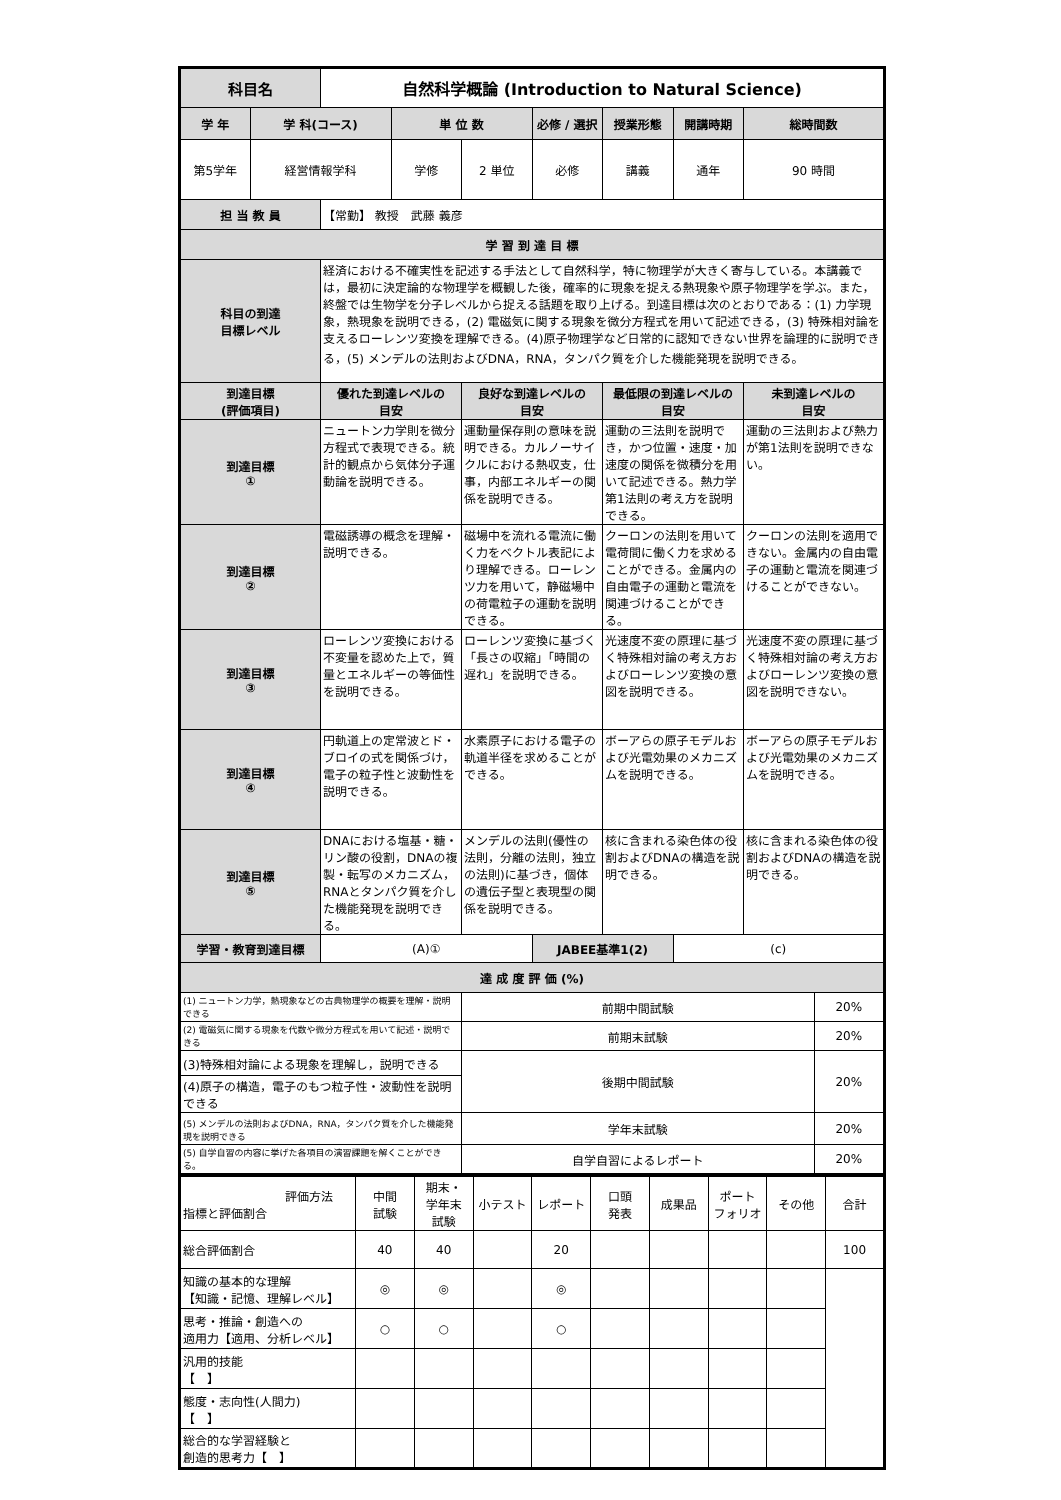| 科目名 | | 自然科学概論 (Introduction to Natural Science) | | | | | | | |
| 学 年 | 学 科(コース) | | 単 位 数 | | 必修 / 選択 | 授業形態 | 開講時期 | 総時間数 | |
| 第5学年 | 経営情報学科 | | 学修 | 2 単位 | 必修 | 講義 | 通年 | 90 時間 | |
| 担 当 教 員 | | 【常勤】 教授 武藤 義彦 | | | | | | | |
| 学 習 到 達 目 標 | | | | | | | | | |
| 科目の到達 目標レベル | | 経済における不確実性を記述する手法として自然科学，特に物理学が大きく寄与している。本講義では，最初に決定論的な物理学を概観した後，確率的に現象を捉える熱現象や原子物理学を学ぶ。また，終盤では生物学を分子レベルから捉える話題を取り上げる。到達目標は次のとおりである：(1) 力学現象，熱現象を説明できる，(2) 電磁気に関する現象を微分方程式を用いて記述できる，(3) 特殊相対論を支えるローレンツ変換を理解できる。(4)原子物理学など日常的に認知できない世界を論理的に説明できる，(5) メンデルの法則およびDNA，RNA，タンパク質を介した機能発現を説明できる。 | | | | | | | |
| 到達目標 (評価項目) | | 優れた到達レベルの 目安 | | 良好な到達レベルの 目安 | | 最低限の到達レベルの 目安 | | 未到達レベルの 目安 | |
| 到達目標 ① | | ニュートン力学則を微分方程式で表現できる。統計的観点から気体分子運動論を説明できる。 | | 運動量保存則の意味を説明できる。カルノーサイクルにおける熱収支，仕事，内部エネルギーの関係を説明できる。 | | 運動の三法則を説明でき，かつ位置・速度・加速度の関係を微積分を用いて記述できる。熱力学第1法則の考え方を説明できる。 | | 運動の三法則および熱力が第1法則を説明できない。 | |
| 到達目標 ② | | 電磁誘導の概念を理解・説明できる。 | | 磁場中を流れる電流に働く力をベクトル表記により理解できる。ローレンツ力を用いて，静磁場中の荷電粒子の運動を説明できる。 | | クーロンの法則を用いて電荷間に働く力を求めることができる。金属内の自由電子の運動と電流を関連づけることができる。 | | クーロンの法則を適用できない。金属内の自由電子の運動と電流を関連づけることができない。 | |
| 到達目標 ③ | | ローレンツ変換における不変量を認めた上で，質量とエネルギーの等価性を説明できる。 | | ローレンツ変換に基づく「長さの収縮」「時間の遅れ」を説明できる。 | | 光速度不変の原理に基づく特殊相対論の考え方およびローレンツ変換の意図を説明できる。 | | 光速度不変の原理に基づく特殊相対論の考え方およびローレンツ変換の意図を説明できない。 | |
| 到達目標 ④ | | 円軌道上の定常波とド・ブロイの式を関係づけ，電子の粒子性と波動性を説明できる。 | | 水素原子における電子の軌道半径を求めることができる。 | | ボーアらの原子モデルおよび光電効果のメカニズムを説明できる。 | | ボーアらの原子モデルおよび光電効果のメカニズムを説明できる。 | |
| 到達目標 ⑤ | | DNAにおける塩基・糖・リン酸の役割，DNAの複製・転写のメカニズム，RNAとタンパク質を介した機能発現を説明できる。 | | メンデルの法則(優性の法則，分離の法則，独立の法則)に基づき，個体の遺伝子型と表現型の関係を説明できる。 | | 核に含まれる染色体の役割およびDNAの構造を説明できる。 | | 核に含まれる染色体の役割およびDNAの構造を説明できる。 | |
| 学習・教育到達目標 | | (A)① | | | JABEE基準1(2) | | (c) | | |
| 達 成 度 評 価 (%) | | | | | | | | | |
| (1) ニュートン力学，熱現象などの古典物理学の概要を理解・説明できる | | | | 前期中間試験 | | | | | 20% |
| (2) 電磁気に関する現象を代数や微分方程式を用いて記述・説明できる | | | | 前期末試験 | | | | | 20% |
| (3)特殊相対論による現象を理解し，説明できる | | | | 後期中間試験 | | | | | 20% |
| (4)原子の構造，電子のもつ粒子性・波動性を説明できる | | | | | | | | | |
| (5) メンデルの法則およびDNA，RNA，タンパク質を介した機能発現を説明できる | | | | 学年末試験 | | | | | 20% |
| (5) 自学自習の内容に挙げた各項目の演習課題を解くことができる。 | | | | 自学自習によるレポート | | | | | 20% |
| 評価方法 指標と評価割合 | 中間 試験 | 期末・ 学年末 試験 | 小テスト | レポート | 口頭 発表 | 成果品 | ポート フォリオ | その他 | 合計 |
| 総合評価割合 | 40 | 40 | | 20 | | | | | 100 |
| 知識の基本的な理解 【知識・記憶、理解レベル】 | ◎ | ◎ | | ◎ | | | | | |
| 思考・推論・創造への 適用力【適用、分析レベル】 | ○ | ○ | | ○ | | | | | |
| 汎用的技能 【 】 | | | | | | | | | |
| 態度・志向性(人間力) 【 】 | | | | | | | | | |
| 総合的な学習経験と 創造的思考力【 】 | | | | | | | | | |